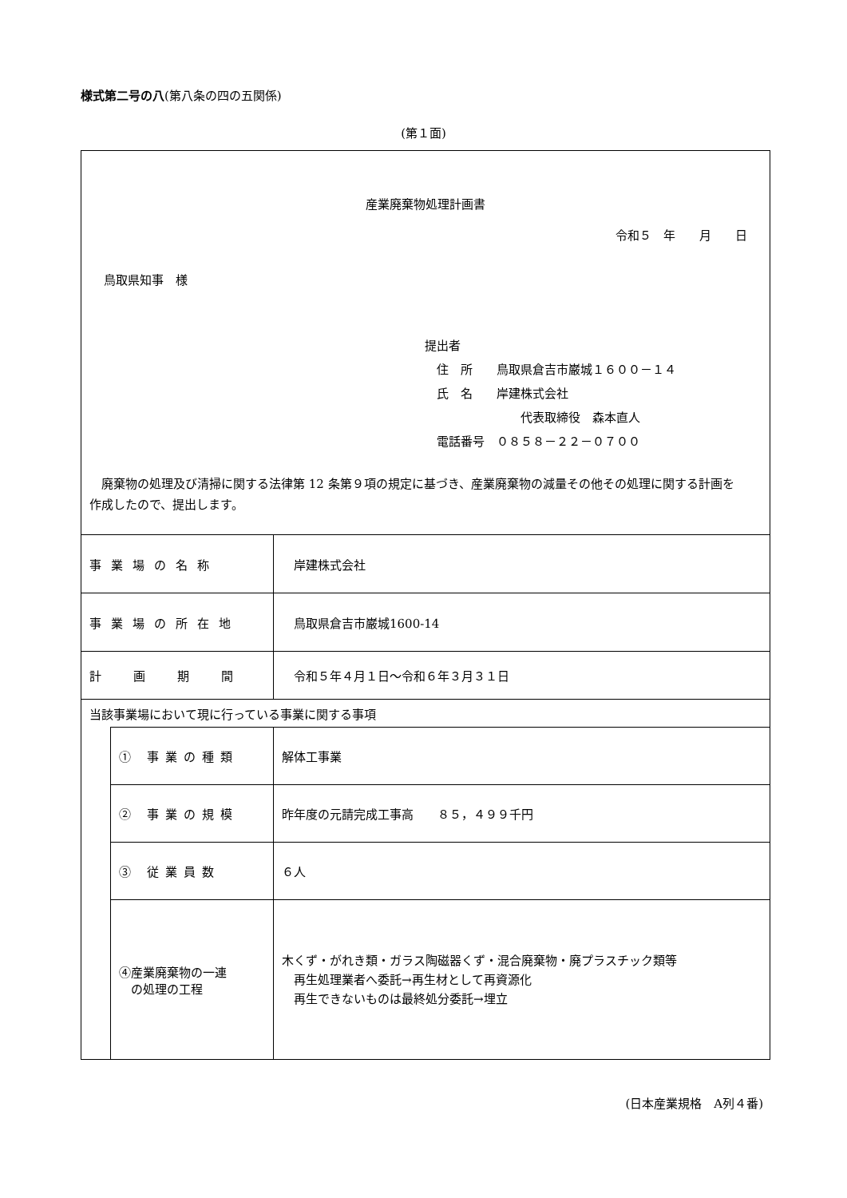様式第二号の八(第八条の四の五関係)
(第１面)
| 産業廃棄物処理計画書 令和５ 年 月 日 鳥取県知事 様 提出者 住 所 鳥取県倉吉市巌城１６００－１４ 氏 名 岸建株式会社 代表取締役 森本直人 電話番号 ０８５８－２２－０７００ 廃棄物の処理及び清掃に関する法律第 12 条第９項の規定に基づき、産業廃棄物の減量その他その処理に関する計画を作成したので、提出します。 | | |
| 事業場の名称 | | 岸建株式会社 |
| 事業場の所在地 | | 鳥取県倉吉市巌城1600-14 |
| 計画期間 | | 令和５年４月１日～令和６年３月３１日 |
| 当該事業場において現に行っている事業に関する事項 | | |
| | ① 事業の種類 | 解体工事業 |
| | ② 事業の規模 | 昨年度の元請完成工事高 ８５，４９９千円 |
| | ③ 従業員数 | ６人 |
| | ④産業廃棄物の一連 の処理の工程 | 木くず・がれき類・ガラス陶磁器くず・混合廃棄物・廃プラスチック類等 再生処理業者へ委託→再生材として再資源化 再生できないものは最終処分委託→埋立 |
(日本産業規格　A列４番)